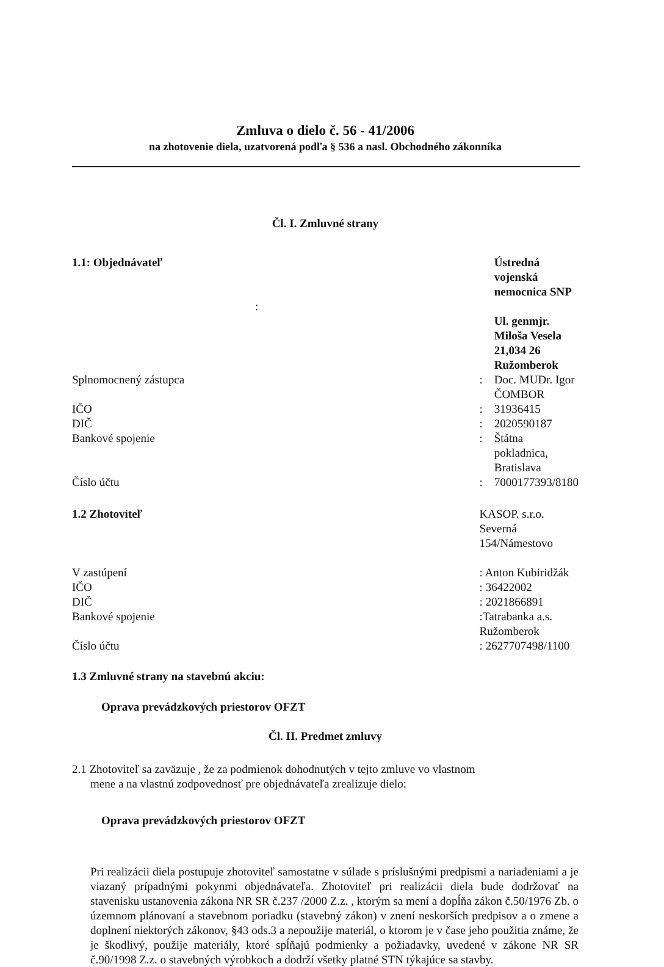Zmluva o dielo č. 56 - 41/2006
na zhotovenie diela, uzatvorená podľa § 536 a nasl. Obchodného zákonníka
Čl. I. Zmluvné strany
| 1.1: Objednávateľ | | Ústredná vojenská nemocnica SNP |
| : | | |
| | | Ul. genmjr. Miloša Vesela 21,034 26 Ružomberok |
| Splnomocnený zástupca | : | Doc. MUDr. Igor ČOMBOR |
| IČO | : | 31936415 |
| DIČ | : | 2020590187 |
| Bankové spojenie | : | Štátna pokladnica, Bratislava |
| Číslo účtu | : | 7000177393/8180 |
| 1.2 Zhotoviteľ | KASOP. s.r.o. Severná 154/Námestovo | |
| V zastúpení | : Anton Kubiridžák | |
| IČO | : 36422002 | |
| DIČ | : 2021866891 | |
| Bankové spojenie | :Tatrabanka a.s. Ružomberok | |
| Číslo účtu | : 2627707498/1100 | |
1.3 Zmluvné strany na stavebnú akciu:
Oprava prevádzkových priestorov OFZT
Čl. II. Predmet zmluvy
2.1 Zhotoviteľ sa zaväzuje , že za podmienok dohodnutých v tejto zmluve vo vlastnom
mene a na vlastnú zodpovednosť pre objednávateľa zrealizuje dielo:
Oprava prevádzkových priestorov OFZT
Pri realizácii diela postupuje zhotoviteľ samostatne v súlade s príslušnými predpismi a nariadeniami a je viazaný prípadnými pokynmi objednávateľa. Zhotoviteľ pri realizácii diela bude dodržovať na stavenisku ustanovenia zákona NR SR č.237 /2000 Z.z. , ktorým sa mení a dopĺňa zákon č.50/1976 Zb. o územnom plánovaní a stavebnom poriadku (stavebný zákon) v znení neskorších predpisov a o zmene a doplnení niektorých zákonov, §43 ods.3 a nepoužije materiál, o ktorom je v čase jeho použitia známe, že je škodlivý, použije materiály, ktoré spĺňajú podmienky a požiadavky, uvedené v zákone NR SR č.90/1998 Z.z. o stavebných výrobkoch a dodrží všetky platné STN týkajúce sa stavby.